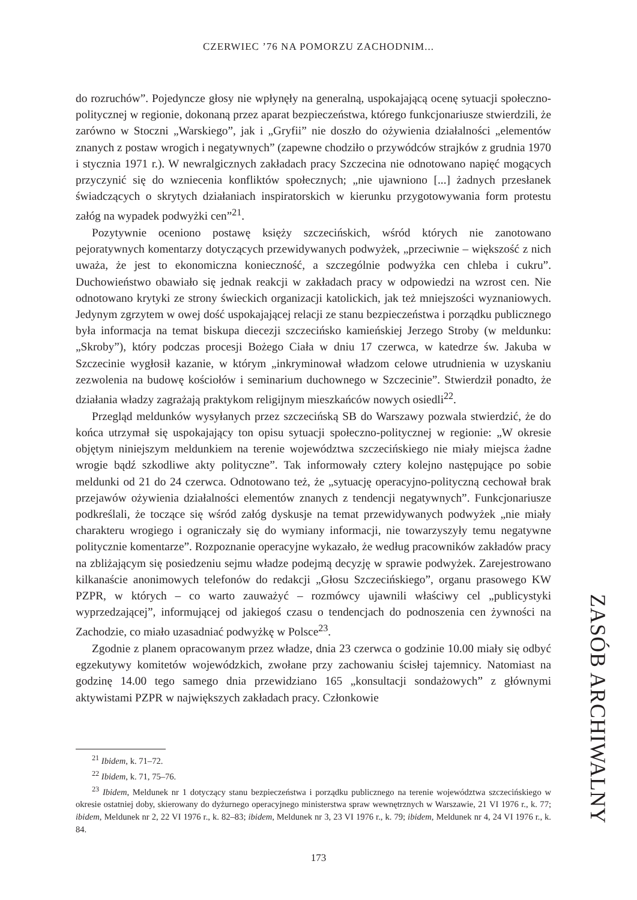CZERWIEC ’76 NA POMORZU ZACHODNIM...
do rozruchów”. Pojedyncze głosy nie wpłynęły na generalną, uspokajającą ocenę sytuacji społeczno-politycznej w regionie, dokonaną przez aparat bezpieczeństwa, którego funkcjonariusze stwierdzili, że zarówno w Stoczni „Warskiego”, jak i „Gryfii” nie doszło do ożywienia działalności „elementów znanych z postaw wrogich i negatywnych” (zapewne chodziło o przywódców strajków z grudnia 1970 i stycznia 1971 r.). W newralgicznych zakładach pracy Szczecina nie odnotowano napięć mogących przyczynić się do wzniecenia konfliktów społecznych; „nie ujawniono [...] żadnych przesłanek świadczących o skrytych działaniach inspiratorskich w kierunku przygotowywania form protestu załóg na wypadek podwyżki cen”<sup>21</sup>.
Pozytywnie oceniono postawę księży szczecińskich, wśród których nie zanotowano pejoratywnych komentarzy dotyczących przewidywanych podwyżek, „przeciwnie – większość z nich uważa, że jest to ekonomiczna konieczność, a szczególnie podwyżka cen chleba i cukru”. Duchowieństwo obawiało się jednak reakcji w zakładach pracy w odpowiedzi na wzrost cen. Nie odnotowano krytyki ze strony świeckich organizacji katolickich, jak też mniejszości wyznaniowych. Jedynym zgrzytem w owej dość uspokajającej relacji ze stanu bezpieczeństwa i porządku publicznego była informacja na temat biskupa diecezji szczecińsko kamieńskiej Jerzego Stroby (w meldunku: „Skroby”), który podczas procesji Bożego Ciała w dniu 17 czerwca, w katedrze św. Jakuba w Szczecinie wygłosił kazanie, w którym „inkryminował władzom celowe utrudnienia w uzyskaniu zezwolenia na budowę kościołów i seminarium duchownego w Szczecinie”. Stwierdził ponadto, że działania władzy zagrażają praktykom religijnym mieszkańców nowych osiedli<sup>22</sup>.
Przegląd meldunków wysyłanych przez szczecińską SB do Warszawy pozwala stwierdzić, że do końca utrzymał się uspokajający ton opisu sytuacji społeczno-politycznej w regionie: „W okresie objętym niniejszym meldunkiem na terenie województwa szczecińskiego nie miały miejsca żadne wrogie bądź szkodliwe akty polityczne”. Tak informowały cztery kolejno następujące po sobie meldunki od 21 do 24 czerwca. Odnotowano też, że „sytuację operacyjno-polityczną cechował brak przejawów ożywienia działalności elementów znanych z tendencji negatywnych”. Funkcjonariusze podkreślali, że toczące się wśród załóg dyskusje na temat przewidywanych podwyżek „nie miały charakteru wrogiego i ograniczały się do wymiany informacji, nie towarzyszyły temu negatywne politycznie komentarze”. Rozpoznanie operacyjne wykazało, że według pracowników zakładów pracy na zbliżającym się posiedzeniu sejmu władze podejmą decyzję w sprawie podwyżek. Zarejestrowano kilkanaście anonimowych telefonów do redakcji „Głosu Szczecińskiego”, organu prasowego KW PZPR, w których – co warto zauważyć – rozmówcy ujawnili właściwy cel „publicystyki wyprzedzającej”, informującej od jakiegoś czasu o tendencjach do podnoszenia cen żywności na Zachodzie, co miało uzasadniać podwyżkę w Polsce<sup>23</sup>.
Zgodnie z planem opracowanym przez władze, dnia 23 czerwca o godzinie 10.00 miały się odbyć egzekutywy komitetów wojewódzkich, zwołane przy zachowaniu ścisłej tajemnicy. Natomiast na godzinę 14.00 tego samego dnia przewidziano 165 „konsultacji sondażowych” z głównymi aktywistami PZPR w największych zakładach pracy. Członkowie
<sup>21</sup> Ibidem, k. 71–72.
<sup>22</sup> Ibidem, k. 71, 75–76.
<sup>23</sup> Ibidem, Meldunek nr 1 dotyczący stanu bezpieczeństwa i porządku publicznego na terenie województwa szczecińskiego w okresie ostatniej doby, skierowany do dyżurnego operacyjnego ministerstwa spraw wewnętrznych w Warszawie, 21 VI 1976 r., k. 77; ibidem, Meldunek nr 2, 22 VI 1976 r., k. 82–83; ibidem, Meldunek nr 3, 23 VI 1976 r., k. 79; ibidem, Meldunek nr 4, 24 VI 1976 r., k. 84.
ZASÓB ARCHIWALNY
173